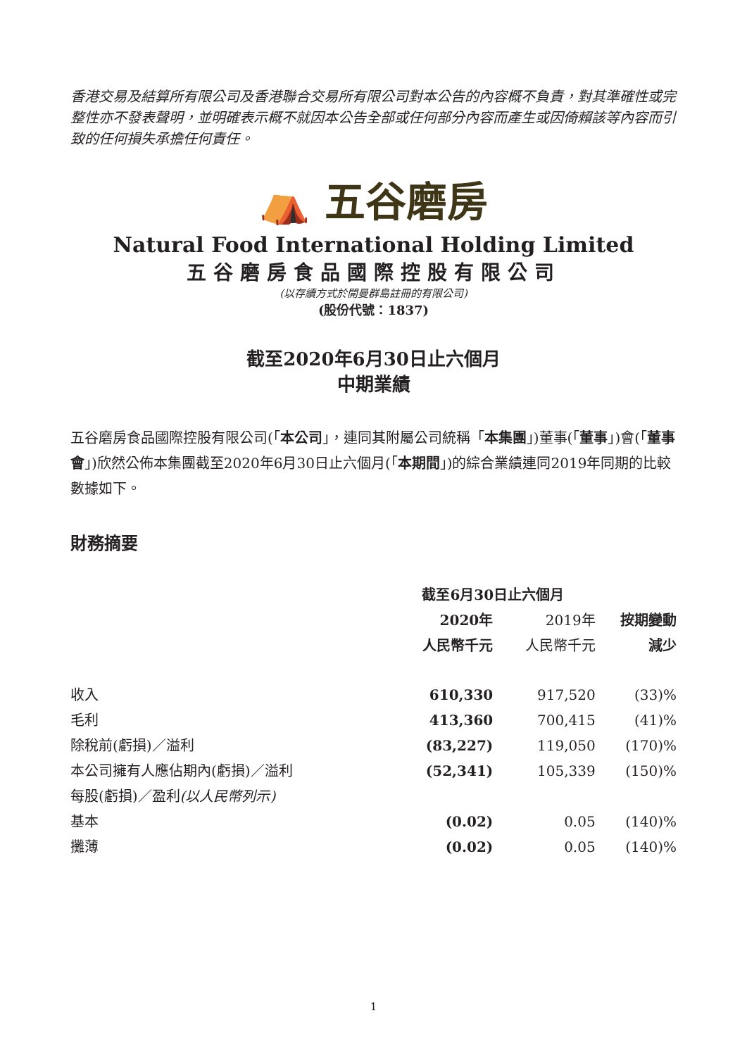香港交易及結算所有限公司及香港聯合交易所有限公司對本公告的內容概不負責，對其準確性或完整性亦不發表聲明，並明確表示概不就因本公告全部或任何部分內容而產生或因倚賴該等內容而引致的任何損失承擔任何責任。
⛺ 五谷磨房
Natural Food International Holding Limited
五谷磨房食品國際控股有限公司
(以存續方式於開曼群島註冊的有限公司)
(股份代號：1837)
截至2020年6月30日止六個月
中期業績
五谷磨房食品國際控股有限公司(「本公司」，連同其附屬公司統稱「本集團」)董事(「董事」)會(「董事會」)欣然公佈本集團截至2020年6月30日止六個月(「本期間」)的綜合業績連同2019年同期的比較數據如下。
財務摘要
| | 截至6月30日止六個月 | | |
| --- | --- | --- | --- |
| | 2020年 | 2019年 | 按期變動 |
| | 人民幣千元 | 人民幣千元 | 減少 |
| 收入 | 610,330 | 917,520 | (33)% |
| 毛利 | 413,360 | 700,415 | (41)% |
| 除稅前(虧損)／溢利 | (83,227) | 119,050 | (170)% |
| 本公司擁有人應佔期內(虧損)／溢利 | (52,341) | 105,339 | (150)% |
| 每股(虧損)／盈利 (以人民幣列示) | | | |
| 基本 | (0.02) | 0.05 | (140)% |
| 攤薄 | (0.02) | 0.05 | (140)% |
1